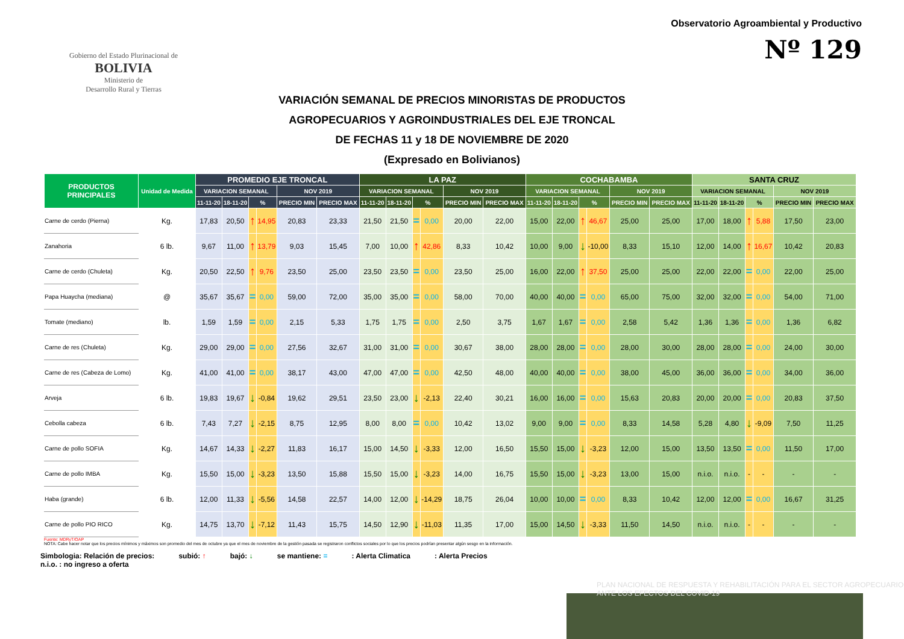Gobierno del Estado Plurinacional de
BOLIVIA
Ministerio de
Desarrollo Rural y Tierras
Observatorio Agroambiental y Productivo
Nº 129
VARIACIÓN SEMANAL DE PRECIOS MINORISTAS DE PRODUCTOS
AGROPECUARIOS Y AGROINDUSTRIALES DEL EJE TRONCAL
DE FECHAS 11 y 18 DE NOVIEMBRE DE 2020
(Expresado en Bolivianos)
| PRODUCTOS PRINCIPALES | Unidad de Medida | PROMEDIO EJE TRONCAL | | | | | | LA PAZ | | | | | | COCHABAMBA | | | | | | SANTA CRUZ | | | | | |
| --- | --- | --- | --- | --- | --- | --- | --- | --- | --- | --- | --- | --- | --- | --- | --- | --- | --- | --- | --- | --- | --- | --- | --- | --- | --- |
| | | VARIACION SEMANAL | | | | NOV 2019 | | VARIACION SEMANAL | | | | NOV 2019 | | VARIACION SEMANAL | | | | NOV 2019 | | VARIACION SEMANAL | | | | NOV 2019 | |
| | | 11-11-20 | 18-11-20 | % | | PRECIO MIN | PRECIO MAX | 11-11-20 | 18-11-20 | % | | PRECIO MIN | PRECIO MAX | 11-11-20 | 18-11-20 | % | | PRECIO MIN | PRECIO MAX | 11-11-20 | 18-11-20 | % | | PRECIO MIN | PRECIO MAX |
| Carne de cerdo (Pierna) | Kg. | 17,83 | 20,50 | ↑ | 14,95 | 20,83 | 23,33 | 21,50 | 21,50 | = | 0,00 | 20,00 | 22,00 | 15,00 | 22,00 | ↑ | 46,67 | 25,00 | 25,00 | 17,00 | 18,00 | ↑ | 5,88 | 17,50 | 23,00 |
| Zanahoria | 6 lb. | 9,67 | 11,00 | ↑ | 13,79 | 9,03 | 15,45 | 7,00 | 10,00 | ↑ | 42,86 | 8,33 | 10,42 | 10,00 | 9,00 | ↓ | -10,00 | 8,33 | 15,10 | 12,00 | 14,00 | ↑ | 16,67 | 10,42 | 20,83 |
| Carne de cerdo (Chuleta) | Kg. | 20,50 | 22,50 | ↑ | 9,76 | 23,50 | 25,00 | 23,50 | 23,50 | = | 0,00 | 23,50 | 25,00 | 16,00 | 22,00 | ↑ | 37,50 | 25,00 | 25,00 | 22,00 | 22,00 | = | 0,00 | 22,00 | 25,00 |
| Papa Huaycha (mediana) | @ | 35,67 | 35,67 | = | 0,00 | 59,00 | 72,00 | 35,00 | 35,00 | = | 0,00 | 58,00 | 70,00 | 40,00 | 40,00 | = | 0,00 | 65,00 | 75,00 | 32,00 | 32,00 | = | 0,00 | 54,00 | 71,00 |
| Tomate (mediano) | lb. | 1,59 | 1,59 | = | 0,00 | 2,15 | 5,33 | 1,75 | 1,75 | = | 0,00 | 2,50 | 3,75 | 1,67 | 1,67 | = | 0,00 | 2,58 | 5,42 | 1,36 | 1,36 | = | 0,00 | 1,36 | 6,82 |
| Carne de res (Chuleta) | Kg. | 29,00 | 29,00 | = | 0,00 | 27,56 | 32,67 | 31,00 | 31,00 | = | 0,00 | 30,67 | 38,00 | 28,00 | 28,00 | = | 0,00 | 28,00 | 30,00 | 28,00 | 28,00 | = | 0,00 | 24,00 | 30,00 |
| Carne de res (Cabeza de Lomo) | Kg. | 41,00 | 41,00 | = | 0,00 | 38,17 | 43,00 | 47,00 | 47,00 | = | 0,00 | 42,50 | 48,00 | 40,00 | 40,00 | = | 0,00 | 38,00 | 45,00 | 36,00 | 36,00 | = | 0,00 | 34,00 | 36,00 |
| Arveja | 6 lb. | 19,83 | 19,67 | ↓ | -0,84 | 19,62 | 29,51 | 23,50 | 23,00 | ↓ | -2,13 | 22,40 | 30,21 | 16,00 | 16,00 | = | 0,00 | 15,63 | 20,83 | 20,00 | 20,00 | = | 0,00 | 20,83 | 37,50 |
| Cebolla cabeza | 6 lb. | 7,43 | 7,27 | ↓ | -2,15 | 8,75 | 12,95 | 8,00 | 8,00 | = | 0,00 | 10,42 | 13,02 | 9,00 | 9,00 | = | 0,00 | 8,33 | 14,58 | 5,28 | 4,80 | ↓ | -9,09 | 7,50 | 11,25 |
| Carne de pollo SOFIA | Kg. | 14,67 | 14,33 | ↓ | -2,27 | 11,83 | 16,17 | 15,00 | 14,50 | ↓ | -3,33 | 12,00 | 16,50 | 15,50 | 15,00 | ↓ | -3,23 | 12,00 | 15,00 | 13,50 | 13,50 | = | 0,00 | 11,50 | 17,00 |
| Carne de pollo IMBA | Kg. | 15,50 | 15,00 | ↓ | -3,23 | 13,50 | 15,88 | 15,50 | 15,00 | ↓ | -3,23 | 14,00 | 16,75 | 15,50 | 15,00 | ↓ | -3,23 | 13,00 | 15,00 | n.i.o. | n.i.o. | - | - | - | - |
| Haba (grande) | 6 lb. | 12,00 | 11,33 | ↓ | -5,56 | 14,58 | 22,57 | 14,00 | 12,00 | ↓ | -14,29 | 18,75 | 26,04 | 10,00 | 10,00 | = | 0,00 | 8,33 | 10,42 | 12,00 | 12,00 | = | 0,00 | 16,67 | 31,25 |
| Carne de pollo PIO RICO | Kg. | 14,75 | 13,70 | ↓ | -7,12 | 11,43 | 15,75 | 14,50 | 12,90 | ↓ | -11,03 | 11,35 | 17,00 | 15,00 | 14,50 | ↓ | -3,33 | 11,50 | 14,50 | n.i.o. | n.i.o. | - | - | - | - |
Fuente: MDRyT/OAP
NOTA: Cabe hacer notar que los precios mínimos y máximos son promedio del mes de octubre ya que el mes de noviembre de la gestión pasada se registraron conflictos sociales por lo que los precios podrían presentar algún sesgo en la información.
Simbologia: Relación de precios: subió: ↑ bajó: ↓ se mantiene: =: Alerta Climatica: Alerta Precios
n.i.o. : no ingreso a oferta
PLAN NACIONAL DE RESPUESTA Y REHABILITACIÓN PARA EL SECTOR AGROPECUARIO ANTE LOS EFECTOS DEL COVID-19